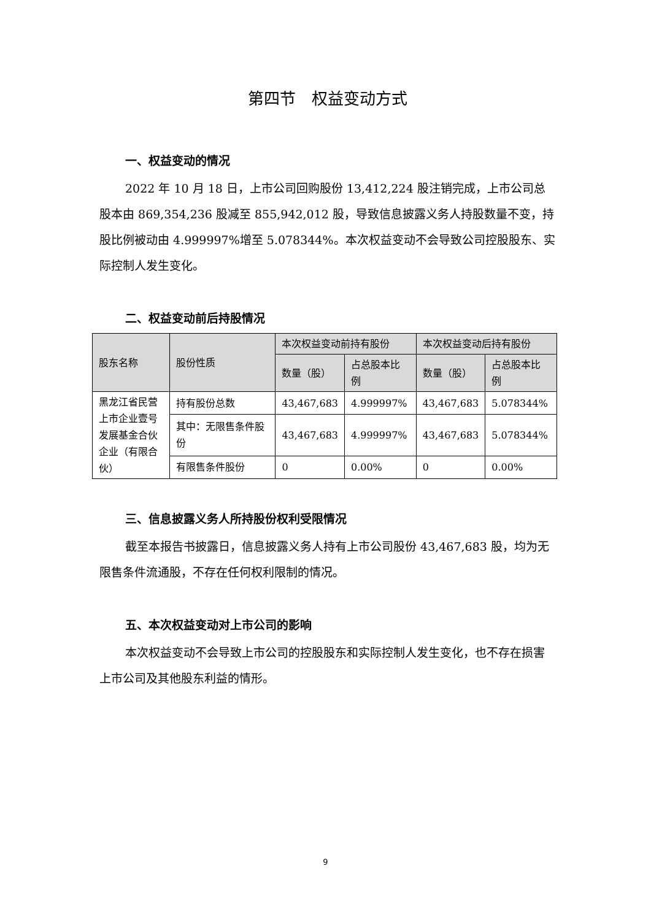第四节　权益变动方式
一、权益变动的情况
2022 年 10 月 18 日，上市公司回购股份 13,412,224 股注销完成，上市公司总股本由 869,354,236 股减至 855,942,012 股，导致信息披露义务人持股数量不变，持股比例被动由 4.999997%增至 5.078344%。本次权益变动不会导致公司控股股东、实际控制人发生变化。
二、权益变动前后持股情况
| 股东名称 | 股份性质 | 本次权益变动前持有股份 | | 本次权益变动后持有股份 | |
| --- | --- | --- | --- | --- | --- |
| | | 数量（股） | 占总股本比例 | 数量（股） | 占总股本比例 |
| 黑龙江省民营上市企业壹号发展基金合伙企业（有限合伙） | 持有股份总数 | 43,467,683 | 4.999997% | 43,467,683 | 5.078344% |
| | 其中：无限售条件股份 | 43,467,683 | 4.999997% | 43,467,683 | 5.078344% |
| | 有限售条件股份 | 0 | 0.00% | 0 | 0.00% |
三、信息披露义务人所持股份权利受限情况
截至本报告书披露日，信息披露义务人持有上市公司股份 43,467,683 股，均为无限售条件流通股，不存在任何权利限制的情况。
五、本次权益变动对上市公司的影响
本次权益变动不会导致上市公司的控股股东和实际控制人发生变化，也不存在损害上市公司及其他股东利益的情形。
9